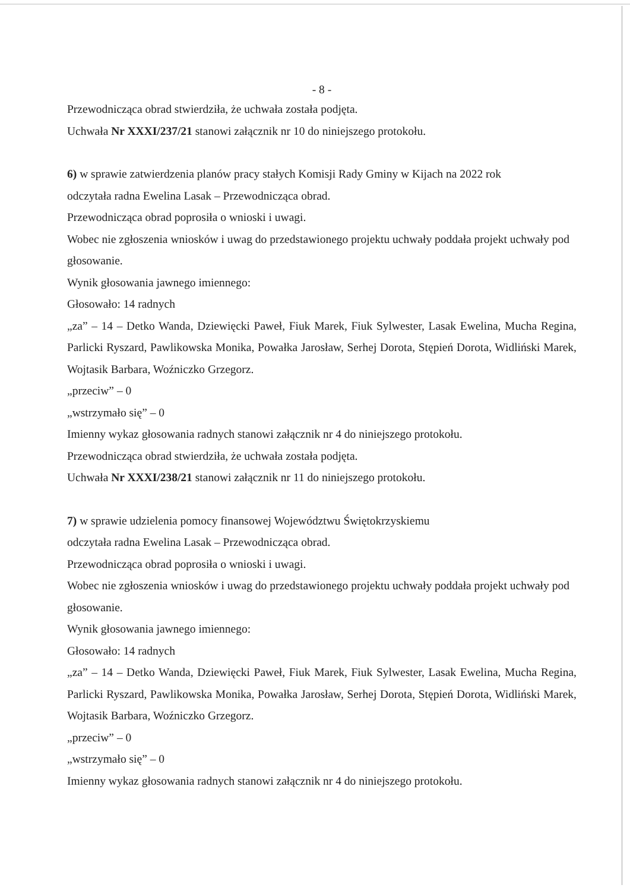- 8 -
Przewodnicząca obrad stwierdziła, że uchwała została podjęta.
Uchwała Nr XXXI/237/21 stanowi załącznik nr 10 do niniejszego protokołu.
6) w sprawie zatwierdzenia planów pracy stałych Komisji Rady Gminy w Kijach na 2022 rok
odczytała radna Ewelina Lasak – Przewodnicząca obrad.
Przewodnicząca obrad poprosiła o wnioski i uwagi.
Wobec nie zgłoszenia wniosków i uwag do przedstawionego projektu uchwały poddała projekt uchwały pod głosowanie.
Wynik głosowania jawnego imiennego:
Głosowało: 14 radnych
„za” – 14 – Detko Wanda, Dziewięcki Paweł, Fiuk Marek, Fiuk Sylwester, Lasak Ewelina, Mucha Regina, Parlicki Ryszard, Pawlikowska Monika, Powałka Jarosław, Serhej Dorota, Stępień Dorota, Widliński Marek, Wojtasik Barbara, Woźniczko Grzegorz.
„przeciw” – 0
„wstrzymało się” – 0
Imienny wykaz głosowania radnych stanowi załącznik nr 4 do niniejszego protokołu.
Przewodnicząca obrad stwierdziła, że uchwała została podjęta.
Uchwała Nr XXXI/238/21 stanowi załącznik nr 11 do niniejszego protokołu.
7) w sprawie udzielenia pomocy finansowej Województwu Świętokrzyskiemu
odczytała radna Ewelina Lasak – Przewodnicząca obrad.
Przewodnicząca obrad poprosiła o wnioski i uwagi.
Wobec nie zgłoszenia wniosków i uwag do przedstawionego projektu uchwały poddała projekt uchwały pod głosowanie.
Wynik głosowania jawnego imiennego:
Głosowało: 14 radnych
„za” – 14 – Detko Wanda, Dziewięcki Paweł, Fiuk Marek, Fiuk Sylwester, Lasak Ewelina, Mucha Regina, Parlicki Ryszard, Pawlikowska Monika, Powałka Jarosław, Serhej Dorota, Stępień Dorota, Widliński Marek, Wojtasik Barbara, Woźniczko Grzegorz.
„przeciw” – 0
„wstrzymało się” – 0
Imienny wykaz głosowania radnych stanowi załącznik nr 4 do niniejszego protokołu.